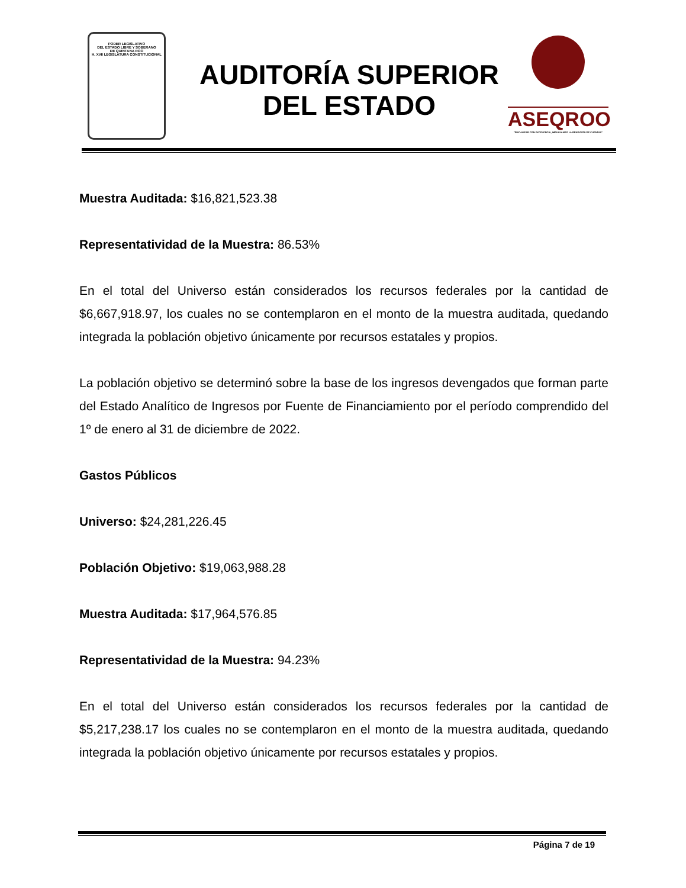PODER LEGISLATIVO
DEL ESTADO LIBRE Y SOBERANO
DE QUINTANA ROO
H. XVII LEGISLATURA CONSTITUCIONAL
AUDITORÍA SUPERIOR
DEL ESTADO
ASEQROO
"FISCALIZAR CON EXCELENCIA, IMPULSANDO LA RENDICIÓN DE CUENTAS"
Muestra Auditada: $16,821,523.38
Representatividad de la Muestra: 86.53%
En el total del Universo están considerados los recursos federales por la cantidad de $6,667,918.97, los cuales no se contemplaron en el monto de la muestra auditada, quedando integrada la población objetivo únicamente por recursos estatales y propios.
La población objetivo se determinó sobre la base de los ingresos devengados que forman parte del Estado Analítico de Ingresos por Fuente de Financiamiento por el período comprendido del 1º de enero al 31 de diciembre de 2022.
Gastos Públicos
Universo: $24,281,226.45
Población Objetivo: $19,063,988.28
Muestra Auditada: $17,964,576.85
Representatividad de la Muestra: 94.23%
En el total del Universo están considerados los recursos federales por la cantidad de $5,217,238.17 los cuales no se contemplaron en el monto de la muestra auditada, quedando integrada la población objetivo únicamente por recursos estatales y propios.
Página 7 de 19